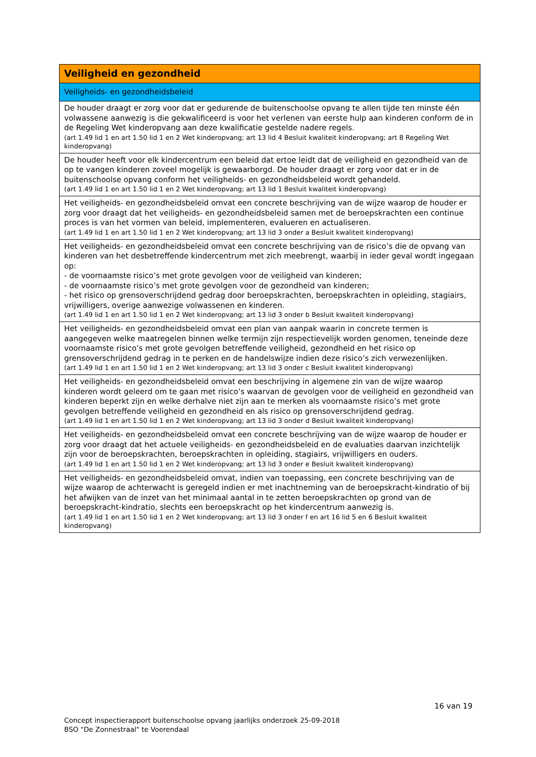| Veiligheid en gezondheid |
| Veiligheids- en gezondheidsbeleid |
| De houder draagt er zorg voor dat er gedurende de buitenschoolse opvang te allen tijde ten minste één volwassene aanwezig is die gekwalificeerd is voor het verlenen van eerste hulp aan kinderen conform de in de Regeling Wet kinderopvang aan deze kwalificatie gestelde nadere regels. (art 1.49 lid 1 en art 1.50 lid 1 en 2 Wet kinderopvang; art 13 lid 4 Besluit kwaliteit kinderopvang; art 8 Regeling Wet kinderopvang) |
| De houder heeft voor elk kindercentrum een beleid dat ertoe leidt dat de veiligheid en gezondheid van de op te vangen kinderen zoveel mogelijk is gewaarborgd. De houder draagt er zorg voor dat er in de buitenschoolse opvang conform het veiligheids- en gezondheidsbeleid wordt gehandeld. (art 1.49 lid 1 en art 1.50 lid 1 en 2 Wet kinderopvang; art 13 lid 1 Besluit kwaliteit kinderopvang) |
| Het veiligheids- en gezondheidsbeleid omvat een concrete beschrijving van de wijze waarop de houder er zorg voor draagt dat het veiligheids- en gezondheidsbeleid samen met de beroepskrachten een continue proces is van het vormen van beleid, implementeren, evalueren en actualiseren. (art 1.49 lid 1 en art 1.50 lid 1 en 2 Wet kinderopvang; art 13 lid 3 onder a Besluit kwaliteit kinderopvang) |
| Het veiligheids- en gezondheidsbeleid omvat een concrete beschrijving van de risico’s die de opvang van kinderen van het desbetreffende kindercentrum met zich meebrengt, waarbij in ieder geval wordt ingegaan op: - de voornaamste risico’s met grote gevolgen voor de veiligheid van kinderen; - de voornaamste risico’s met grote gevolgen voor de gezondheid van kinderen; - het risico op grensoverschrijdend gedrag door beroepskrachten, beroepskrachten in opleiding, stagiairs, vrijwilligers, overige aanwezige volwassenen en kinderen. (art 1.49 lid 1 en art 1.50 lid 1 en 2 Wet kinderopvang; art 13 lid 3 onder b Besluit kwaliteit kinderopvang) |
| Het veiligheids- en gezondheidsbeleid omvat een plan van aanpak waarin in concrete termen is aangegeven welke maatregelen binnen welke termijn zijn respectievelijk worden genomen, teneinde deze voornaamste risico’s met grote gevolgen betreffende veiligheid, gezondheid en het risico op grensoverschrijdend gedrag in te perken en de handelswijze indien deze risico’s zich verwezenlijken. (art 1.49 lid 1 en art 1.50 lid 1 en 2 Wet kinderopvang; art 13 lid 3 onder c Besluit kwaliteit kinderopvang) |
| Het veiligheids- en gezondheidsbeleid omvat een beschrijving in algemene zin van de wijze waarop kinderen wordt geleerd om te gaan met risico’s waarvan de gevolgen voor de veiligheid en gezondheid van kinderen beperkt zijn en welke derhalve niet zijn aan te merken als voornaamste risico’s met grote gevolgen betreffende veiligheid en gezondheid en als risico op grensoverschrijdend gedrag. (art 1.49 lid 1 en art 1.50 lid 1 en 2 Wet kinderopvang; art 13 lid 3 onder d Besluit kwaliteit kinderopvang) |
| Het veiligheids- en gezondheidsbeleid omvat een concrete beschrijving van de wijze waarop de houder er zorg voor draagt dat het actuele veiligheids- en gezondheidsbeleid en de evaluaties daarvan inzichtelijk zijn voor de beroepskrachten, beroepskrachten in opleiding, stagiairs, vrijwilligers en ouders. (art 1.49 lid 1 en art 1.50 lid 1 en 2 Wet kinderopvang; art 13 lid 3 onder e Besluit kwaliteit kinderopvang) |
| Het veiligheids- en gezondheidsbeleid omvat, indien van toepassing, een concrete beschrijving van de wijze waarop de achterwacht is geregeld indien er met inachtneming van de beroepskracht-kindratio of bij het afwijken van de inzet van het minimaal aantal in te zetten beroepskrachten op grond van de beroepskracht-kindratio, slechts een beroepskracht op het kindercentrum aanwezig is. (art 1.49 lid 1 en art 1.50 lid 1 en 2 Wet kinderopvang; art 13 lid 3 onder f en art 16 lid 5 en 6 Besluit kwaliteit kinderopvang) |
16 van 19
Concept inspectierapport buitenschoolse opvang jaarlijks onderzoek 25-09-2018
BSO "De Zonnestraal" te Voerendaal